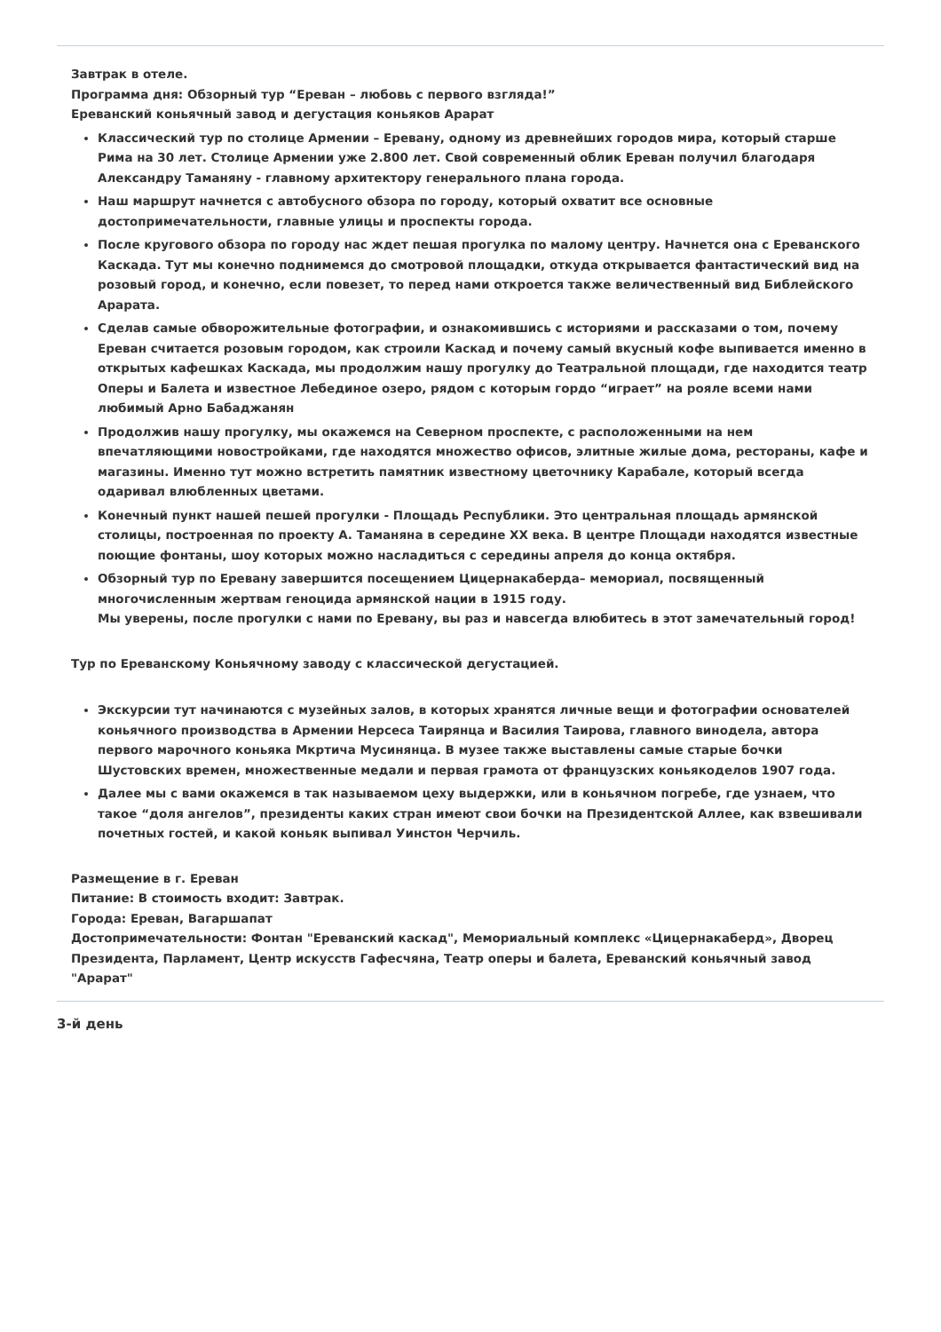Завтрак в отеле.
Программа дня: Обзорный тур “Ереван – любовь с первого взгляда!”
Ереванский коньячный завод и дегустация коньяков Арарат
Классический тур по столице Армении – Еревану, одному из древнейших городов мира, который старше Рима на 30 лет. Столице Армении уже 2.800 лет. Свой современный облик Ереван получил благодаря Александру Таманяну - главному архитектору генерального плана города.
Наш маршрут начнется с автобусного обзора по городу, который охватит все основные достопримечательности, главные улицы и проспекты города.
После кругового обзора по городу нас ждет пешая прогулка по малому центру. Начнется она с Ереванского Каскада. Тут мы конечно поднимемся до смотровой площадки, откуда открывается фантастический вид на розовый город, и конечно, если повезет, то перед нами откроется также величественный вид Библейского Арарата.
Сделав самые обворожительные фотографии, и ознакомившись с историями и рассказами о том, почему Ереван считается розовым городом, как строили Каскад и почему самый вкусный кофе выпивается именно в открытых кафешках Каскада, мы продолжим нашу прогулку до Театральной площади, где находится театр Оперы и Балета и известное Лебединое озеро, рядом с которым гордо “играет” на рояле всеми нами любимый Арно Бабаджанян
Продолжив нашу прогулку, мы окажемся на Северном проспекте, с расположенными на нем впечатляющими новостройками, где находятся множество офисов, элитные жилые дома, рестораны, кафе и магазины. Именно тут можно встретить памятник известному цветочнику Карабале, который всегда одаривал влюбленных цветами.
Конечный пункт нашей пешей прогулки - Площадь Республики. Это центральная площадь армянской столицы, построенная по проекту А. Таманяна в середине XX века. В центре Площади находятся известные поющие фонтаны, шоу которых можно насладиться с середины апреля до конца октября.
Обзорный тур по Еревану завершится посещением Цицернакаберда– мемориал, посвященный многочисленным жертвам геноцида армянской нации в 1915 году.
Мы уверены, после прогулки с нами по Еревану, вы раз и навсегда влюбитесь в этот замечательный город!
Тур по Ереванскому Коньячному заводу с классической дегустацией.
Экскурсии тут начинаются с музейных залов, в которых хранятся личные вещи и фотографии основателей коньячного производства в Армении Нерсеса Таирянца и Василия Таирова, главного винодела, автора первого марочного коньяка Мкртича Мусинянца. В музее также выставлены самые старые бочки Шустовских времен, множественные медали и первая грамота от французских коньякоделов 1907 года.
Далее мы с вами окажемся в так называемом цеху выдержки, или в коньячном погребе, где узнаем, что такое “доля ангелов”, президенты каких стран имеют свои бочки на Президентской Аллее, как взвешивали почетных гостей, и какой коньяк выпивал Уинстон Черчиль.
Размещение в г. Ереван
Питание: В стоимость входит: Завтрак.
Города: Ереван, Вагаршапат
Достопримечательности: Фонтан "Ереванский каскад", Мемориальный комплекс «Цицернакаберд», Дворец Президента, Парламент, Центр искусств Гафесчяна, Театр оперы и балета, Ереванский коньячный завод "Арарат"
3-й день